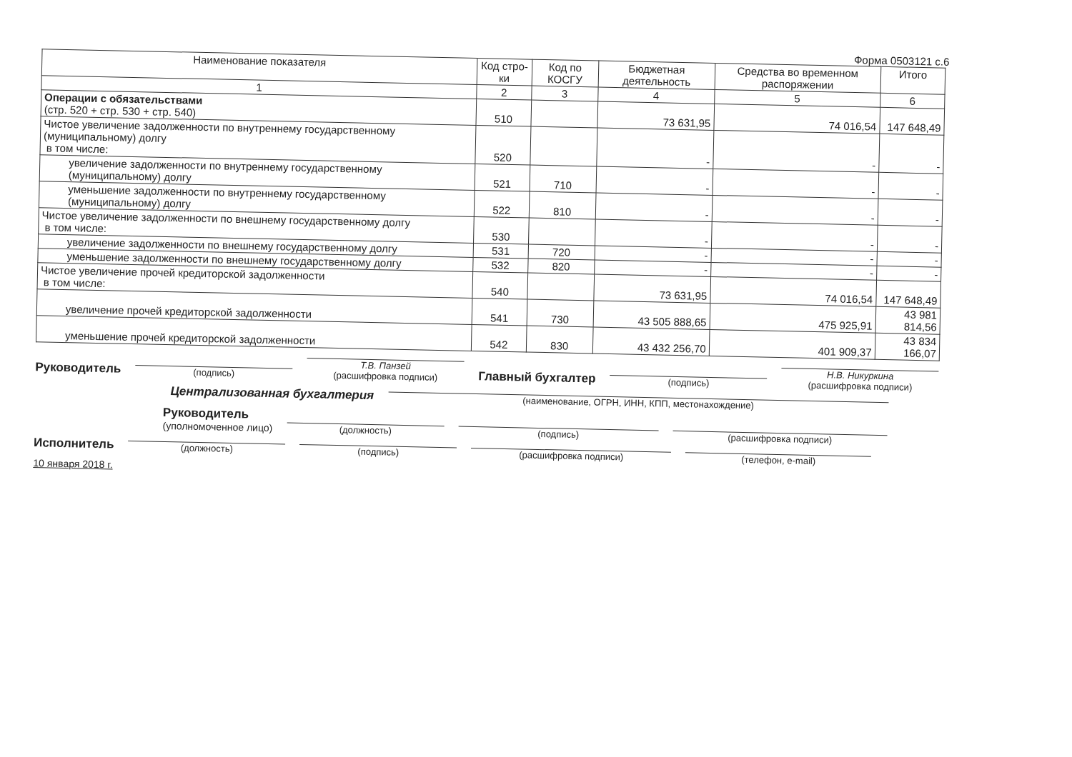Форма 0503121 с.6
| Наименование показателя | Код стро-ки | Код по КОСГУ | Бюджетная деятельность | Средства во временном распоряжении | Итого |
| --- | --- | --- | --- | --- | --- |
| 1 | 2 | 3 | 4 | 5 | 6 |
| Операции с обязательствами (стр. 520 + стр. 530 + стр. 540) | 510 | | 73 631,95 | 74 016,54 | 147 648,49 |
| Чистое увеличение задолженности по внутреннему государственному (муниципальному) долгу в том числе: | 520 | | - | - | - |
| увеличение задолженности по внутреннему государственному (муниципальному) долгу | 521 | 710 | - | - | - |
| уменьшение задолженности по внутреннему государственному (муниципальному) долгу | 522 | 810 | - | - | - |
| Чистое увеличение задолженности по внешнему государственному долгу в том числе: | 530 | | - | - | - |
| увеличение задолженности по внешнему государственному долгу | 531 | 720 | - | - | - |
| уменьшение задолженности по внешнему государственному долгу | 532 | 820 | - | - | - |
| Чистое увеличение прочей кредиторской задолженности в том числе: | 540 | | 73 631,95 | 74 016,54 | 147 648,49 |
| увеличение прочей кредиторской задолженности | 541 | 730 | 43 505 888,65 | 475 925,91 | 43 981 814,56 |
| уменьшение прочей кредиторской задолженности | 542 | 830 | 43 432 256,70 | 401 909,37 | 43 834 166,07 |
Руководитель (подпись) Т.В. Панзей
(расшифровка подписи) Главный бухгалтер (подпись) Н.В. Никуркина
(расшифровка подписи)
Централизованная бухгалтерия (наименование, ОГРН, ИНН, КПП, местонахождение)
Руководитель
(уполномоченное лицо) (должность) (подпись) (расшифровка подписи)
Исполнитель (должность) (подпись) (расшифровка подписи) (телефон, e-mail)
10 января 2018 г.